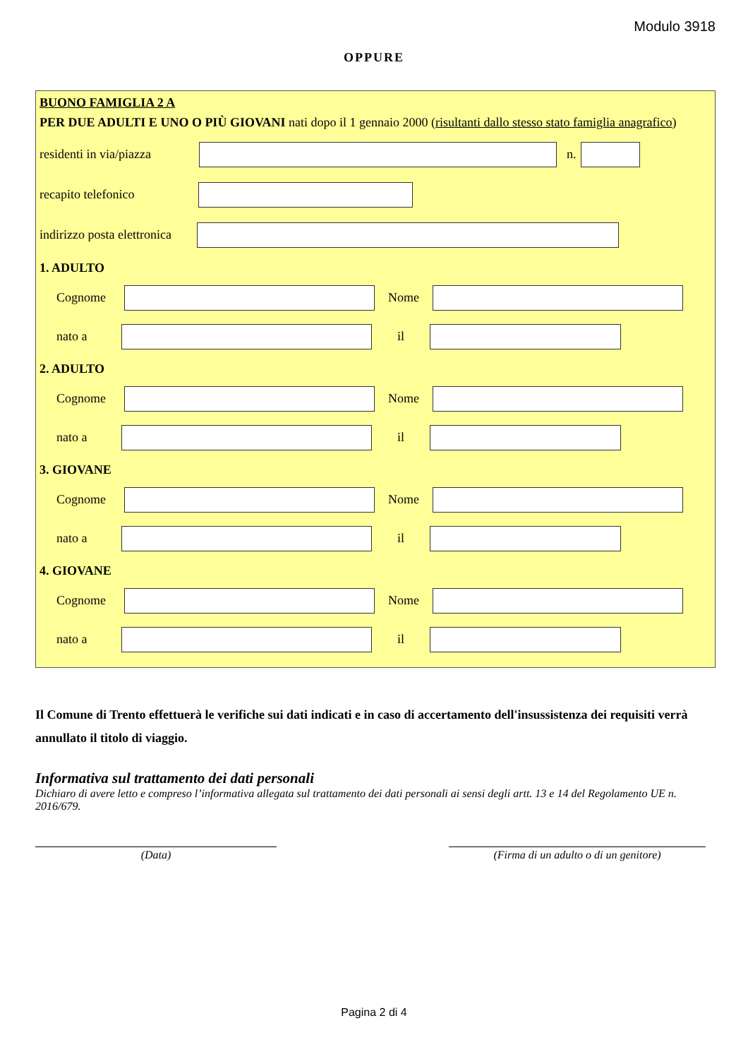Modulo 3918
OPPURE
BUONO FAMIGLIA 2 A
PER DUE ADULTI E UNO O PIÙ GIOVANI nati dopo il 1 gennaio 2000 (risultanti dallo stesso stato famiglia anagrafico)
residenti in via/piazza
n.
recapito telefonico
indirizzo posta elettronica
1. ADULTO
Cognome Nome
nato a il
2. ADULTO
Cognome Nome
nato a il
3. GIOVANE
Cognome Nome
nato a il
4. GIOVANE
Cognome Nome
nato a il
Il Comune di Trento effettuerà le verifiche sui dati indicati e in caso di accertamento dell'insussistenza dei requisiti verrà annullato il titolo di viaggio.
Informativa sul trattamento dei dati personali
Dichiaro di avere letto e compreso l’informativa allegata sul trattamento dei dati personali ai sensi degli artt. 13 e 14 del Regolamento UE n. 2016/679.
(Data) (Firma di un adulto o di un genitore)
Pagina 2 di 4